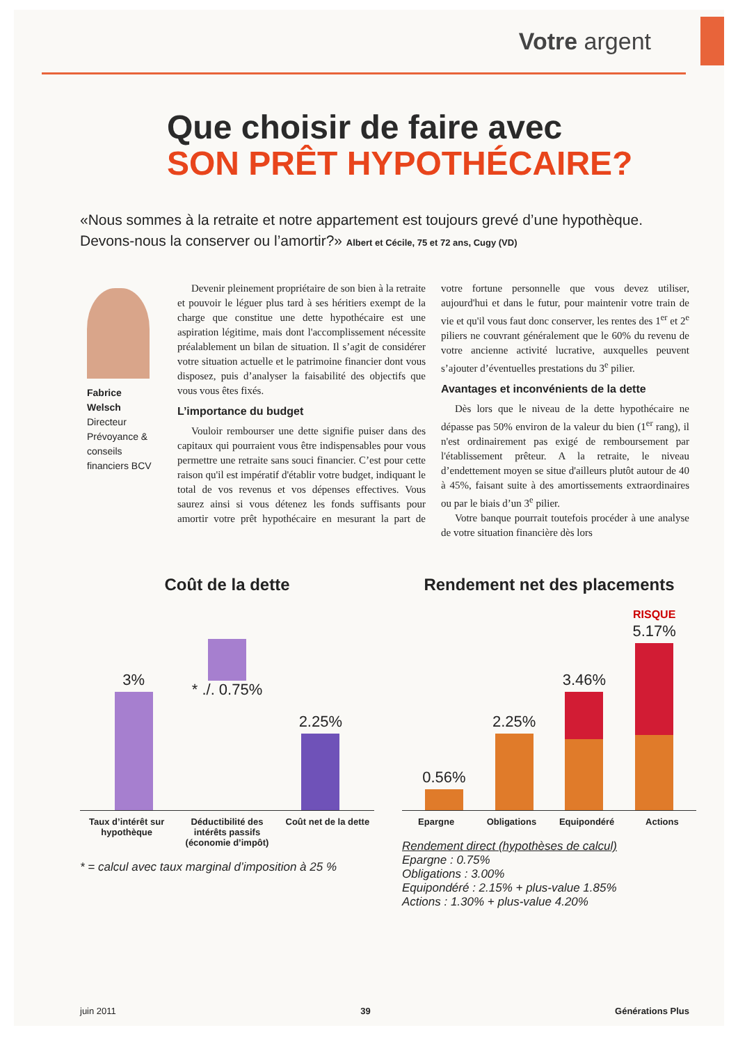Votre argent
Que choisir de faire avec
SON PRÊT HYPOTHÉCAIRE?
«Nous sommes à la retraite et notre appartement est toujours grevé d’une hypothèque. Devons-nous la conserver ou l’amortir?» Albert et Cécile, 75 et 72 ans, Cugy (VD)
Fabrice Welsch
Directeur Prévoyance & conseils financiers BCV
Devenir pleinement propriétaire de son bien à la retraite et pouvoir le léguer plus tard à ses héritiers exempt de la charge que constitue une dette hypothécaire est une aspiration légitime, mais dont l'accomplissement nécessite préalablement un bilan de situation. Il s’agit de considérer votre situation actuelle et le patrimoine financier dont vous disposez, puis d’analyser la faisabilité des objectifs que vous vous êtes fixés.
L’importance du budget
Vouloir rembourser une dette signifie puiser dans des capitaux qui pourraient vous être indispensables pour vous permettre une retraite sans souci financier. C’est pour cette raison qu'il est impératif d'établir votre budget, indiquant le total de vos revenus et vos dépenses effectives. Vous saurez ainsi si vous détenez les fonds suffisants pour amortir votre prêt hypothécaire en mesurant la part de votre fortune personnelle que vous devez utiliser, aujourd'hui et dans le futur, pour maintenir votre train de vie et qu'il vous faut donc conserver, les rentes des 1<sup>er</sup> et 2<sup>e</sup> piliers ne couvrant généralement que le 60% du revenu de votre ancienne activité lucrative, auxquelles peuvent s’ajouter d’éventuelles prestations du 3<sup>e</sup> pilier.
Avantages et inconvénients de la dette
Dès lors que le niveau de la dette hypothécaire ne dépasse pas 50% environ de la valeur du bien (1<sup>er</sup> rang), il n'est ordinairement pas exigé de remboursement par l'établissement prêteur. A la retraite, le niveau d’endettement moyen se situe d'ailleurs plutôt autour de 40 à 45%, faisant suite à des amortissements extraordinaires ou par le biais d’un 3<sup>e</sup> pilier.
Votre banque pourrait toutefois procéder à une analyse de votre situation financière dès lors
Coût de la dette
3%
* ./. 0.75%
2.25%
Taux d’intérêt sur hypothèque Déductibilité des intérêts passifs (économie d’impôt) Coût net de la dette
* = calcul avec taux marginal d’imposition à 25 %
Rendement net des placements
0.56%
2.25%
3.46%
RISQUE 5.17%
Epargne Obligations Equipondéré Actions
Rendement direct (hypothèses de calcul)
Epargne : 0.75%
Obligations : 3.00%
Equipondéré : 2.15% + plus-value 1.85%
Actions : 1.30% + plus-value 4.20%
juin 2011 39 Générations Plus